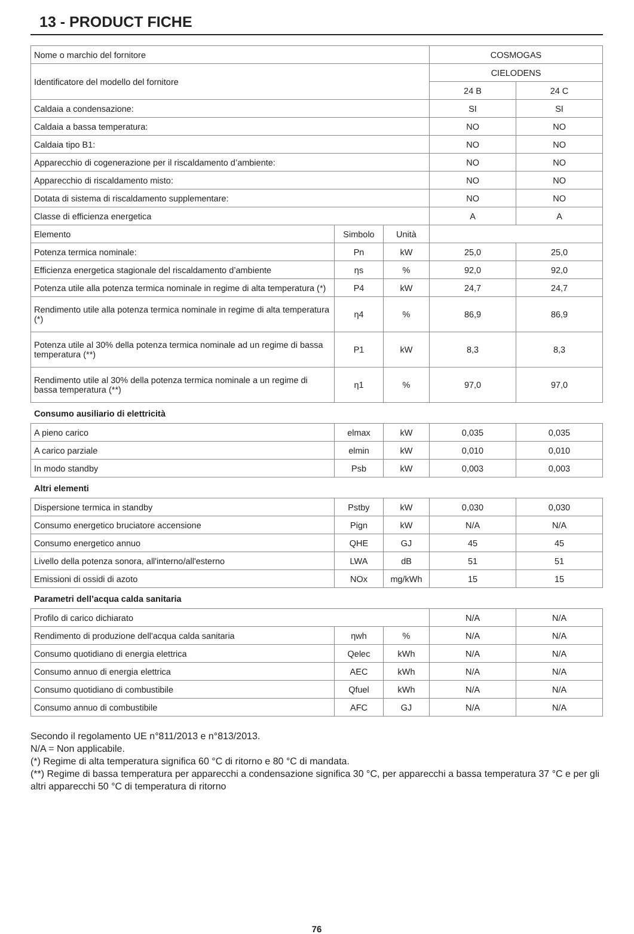13 - PRODUCT FICHE
| Nome o marchio del fornitore | | | COSMOGAS | |
| Identificatore del modello del fornitore | | | CIELODENS | |
| | | | 24 B | 24 C |
| Caldaia a condensazione: | | | SI | SI |
| Caldaia a bassa temperatura: | | | NO | NO |
| Caldaia tipo B1: | | | NO | NO |
| Apparecchio di cogenerazione per il riscaldamento d’ambiente: | | | NO | NO |
| Apparecchio di riscaldamento misto: | | | NO | NO |
| Dotata di sistema di riscaldamento supplementare: | | | NO | NO |
| Classe di efficienza energetica | | | A | A |
| Elemento | Simbolo | Unità | | |
| Potenza termica nominale: | Pn | kW | 25,0 | 25,0 |
| Efficienza energetica stagionale del riscaldamento d’ambiente | ηs | % | 92,0 | 92,0 |
| Potenza utile alla potenza termica nominale in regime di alta temperatura (*) | P4 | kW | 24,7 | 24,7 |
| Rendimento utile alla potenza termica nominale in regime di alta temperatura (*) | η4 | % | 86,9 | 86,9 |
| Potenza utile al 30% della potenza termica nominale ad un regime di bassa temperatura (**) | P1 | kW | 8,3 | 8,3 |
| Rendimento utile al 30% della potenza termica nominale a un regime di bassa temperatura (**) | η1 | % | 97,0 | 97,0 |
Consumo ausiliario di elettricità
| A pieno carico | elmax | kW | 0,035 | 0,035 |
| A carico parziale | elmin | kW | 0,010 | 0,010 |
| In modo standby | Psb | kW | 0,003 | 0,003 |
Altri elementi
| Dispersione termica in standby | Pstby | kW | 0,030 | 0,030 |
| Consumo energetico bruciatore accensione | Pign | kW | N/A | N/A |
| Consumo energetico annuo | QHE | GJ | 45 | 45 |
| Livello della potenza sonora, all'interno/all'esterno | LWA | dB | 51 | 51 |
| Emissioni di ossidi di azoto | NOx | mg/kWh | 15 | 15 |
Parametri dell’acqua calda sanitaria
| Profilo di carico dichiarato | | | N/A | N/A |
| Rendimento di produzione dell'acqua calda sanitaria | ηwh | % | N/A | N/A |
| Consumo quotidiano di energia elettrica | Qelec | kWh | N/A | N/A |
| Consumo annuo di energia elettrica | AEC | kWh | N/A | N/A |
| Consumo quotidiano di combustibile | Qfuel | kWh | N/A | N/A |
| Consumo annuo di combustibile | AFC | GJ | N/A | N/A |
Secondo il regolamento UE n°811/2013 e n°813/2013.
N/A = Non applicabile.
(*) Regime di alta temperatura significa 60 °C di ritorno e 80 °C di mandata.
(**) Regime di bassa temperatura per apparecchi a condensazione significa 30 °C, per apparecchi a bassa temperatura 37 °C e per gli altri apparecchi 50 °C di temperatura di ritorno
76